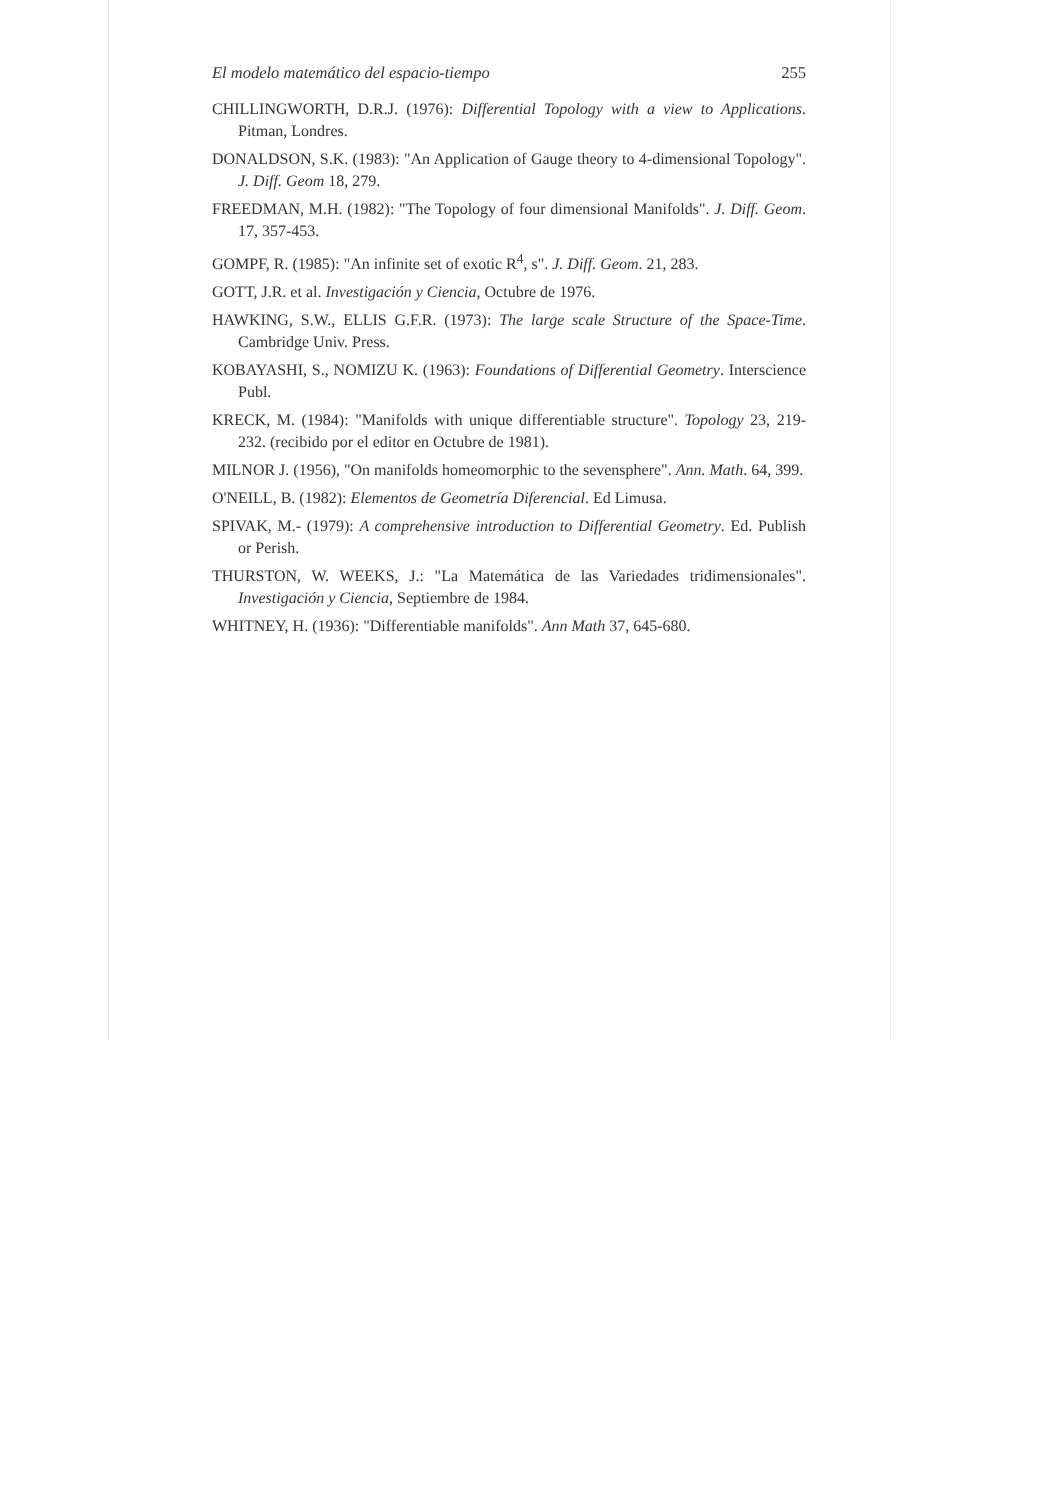El modelo matemático del espacio-tiempo 255
CHILLINGWORTH, D.R.J. (1976): Differential Topology with a view to Applications. Pitman, Londres.
DONALDSON, S.K. (1983): "An Application of Gauge theory to 4-dimensional Topology". J. Diff. Geom 18, 279.
FREEDMAN, M.H. (1982): "The Topology of four dimensional Manifolds". J. Diff. Geom. 17, 357-453.
GOMPF, R. (1985): "An infinite set of exotic R<sup>4</sup>, s". J. Diff. Geom. 21, 283.
GOTT, J.R. et al. Investigación y Ciencia, Octubre de 1976.
HAWKING, S.W., ELLIS G.F.R. (1973): The large scale Structure of the Space-Time. Cambridge Univ. Press.
KOBAYASHI, S., NOMIZU K. (1963): Foundations of Differential Geometry. Interscience Publ.
KRECK, M. (1984): "Manifolds with unique differentiable structure". Topology 23, 219-232. (recibido por el editor en Octubre de 1981).
MILNOR J. (1956), "On manifolds homeomorphic to the sevensphere". Ann. Math. 64, 399.
O'NEILL, B. (1982): Elementos de Geometría Diferencial. Ed Limusa.
SPIVAK, M.- (1979): A comprehensive introduction to Differential Geometry. Ed. Publish or Perish.
THURSTON, W. WEEKS, J.: "La Matemática de las Variedades tridimensionales". Investigación y Ciencia, Septiembre de 1984.
WHITNEY, H. (1936): "Differentiable manifolds". Ann Math 37, 645-680.